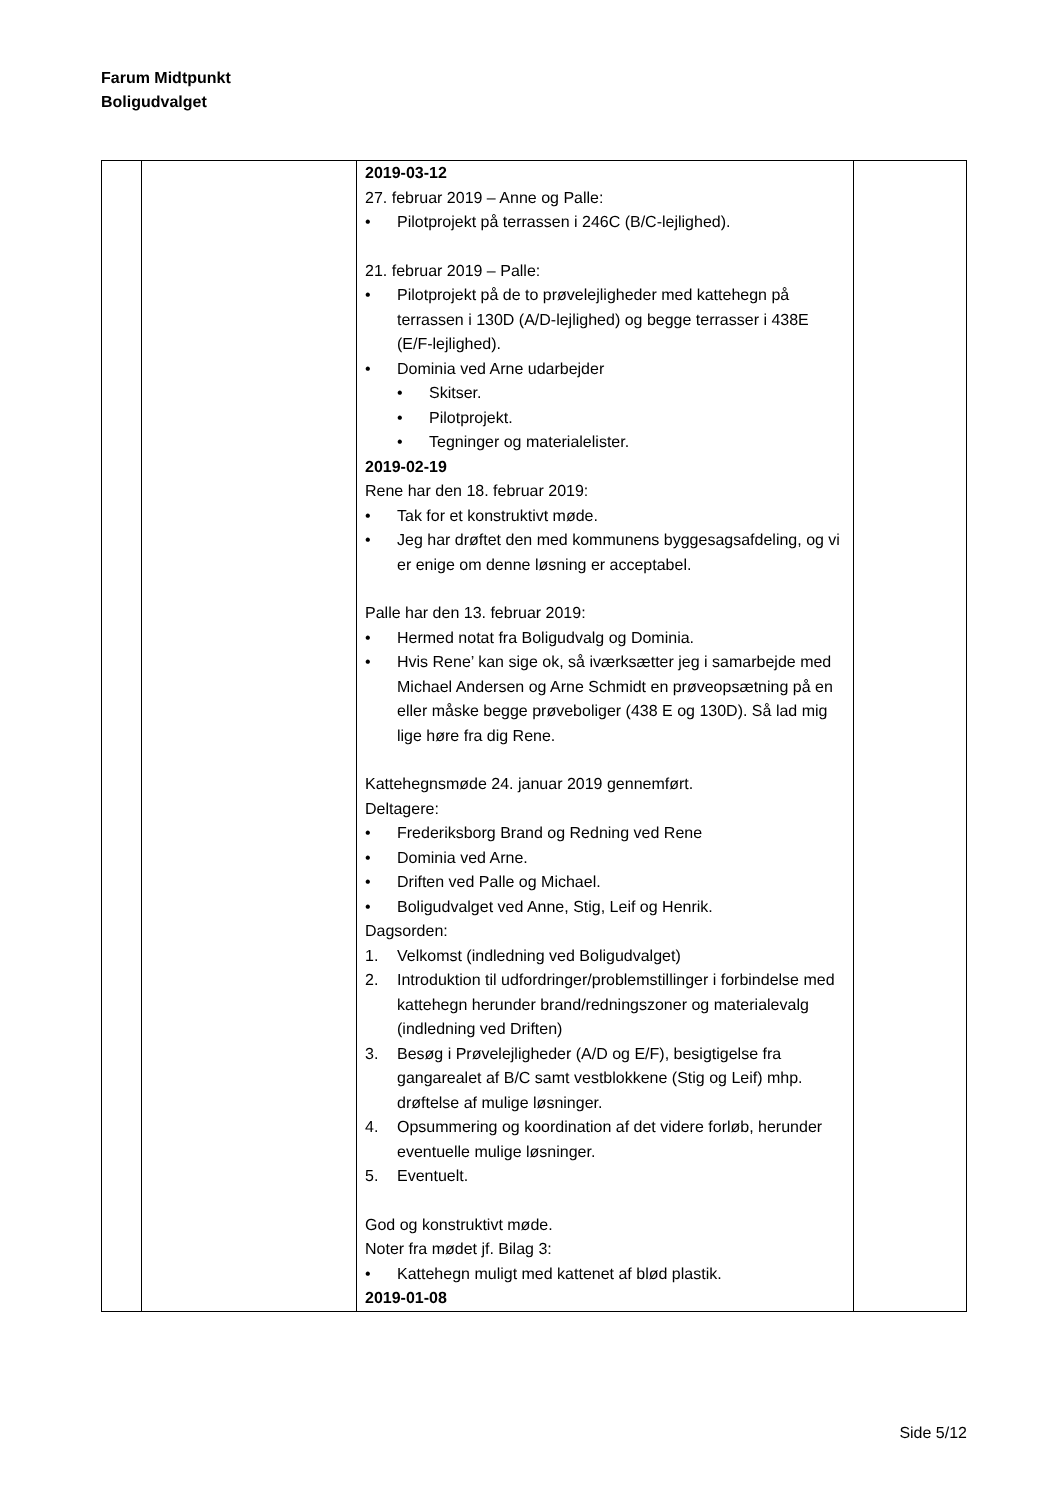Farum Midtpunkt
Boligudvalget
| | | 2019-03-12 27. februar 2019 – Anne og Palle: • Pilotprojekt på terrassen i 246C (B/C-lejlighed). 21. februar 2019 – Palle: • Pilotprojekt på de to prøvelejligheder med kattehegn på terrassen i 130D (A/D-lejlighed) og begge terrasser i 438E (E/F-lejlighed). • Dominia ved Arne udarbejder • Skitser. • Pilotprojekt. • Tegninger og materialelister. 2019-02-19 Rene har den 18. februar 2019: • Tak for et konstruktivt møde. • Jeg har drøftet den med kommunens byggesagsafdeling, og vi er enige om denne løsning er acceptabel. Palle har den 13. februar 2019: • Hermed notat fra Boligudvalg og Dominia. • Hvis Rene’ kan sige ok, så iværksætter jeg i samarbejde med Michael Andersen og Arne Schmidt en prøveopsætning på en eller måske begge prøveboliger (438 E og 130D). Så lad mig lige høre fra dig Rene. Kattehegnsmøde 24. januar 2019 gennemført. Deltagere: • Frederiksborg Brand og Redning ved Rene • Dominia ved Arne. • Driften ved Palle og Michael. • Boligudvalget ved Anne, Stig, Leif og Henrik. Dagsorden: 1. Velkomst (indledning ved Boligudvalget) 2. Introduktion til udfordringer/problemstillinger i forbindelse med kattehegn herunder brand/redningszoner og materialevalg (indledning ved Driften) 3. Besøg i Prøvelejligheder (A/D og E/F), besigtigelse fra gangarealet af B/C samt vestblokkene (Stig og Leif) mhp. drøftelse af mulige løsninger. 4. Opsummering og koordination af det videre forløb, herunder eventuelle mulige løsninger. 5. Eventuelt. God og konstruktivt møde. Noter fra mødet jf. Bilag 3: • Kattehegn muligt med kattenet af blød plastik. 2019-01-08 | |
Side 5/12